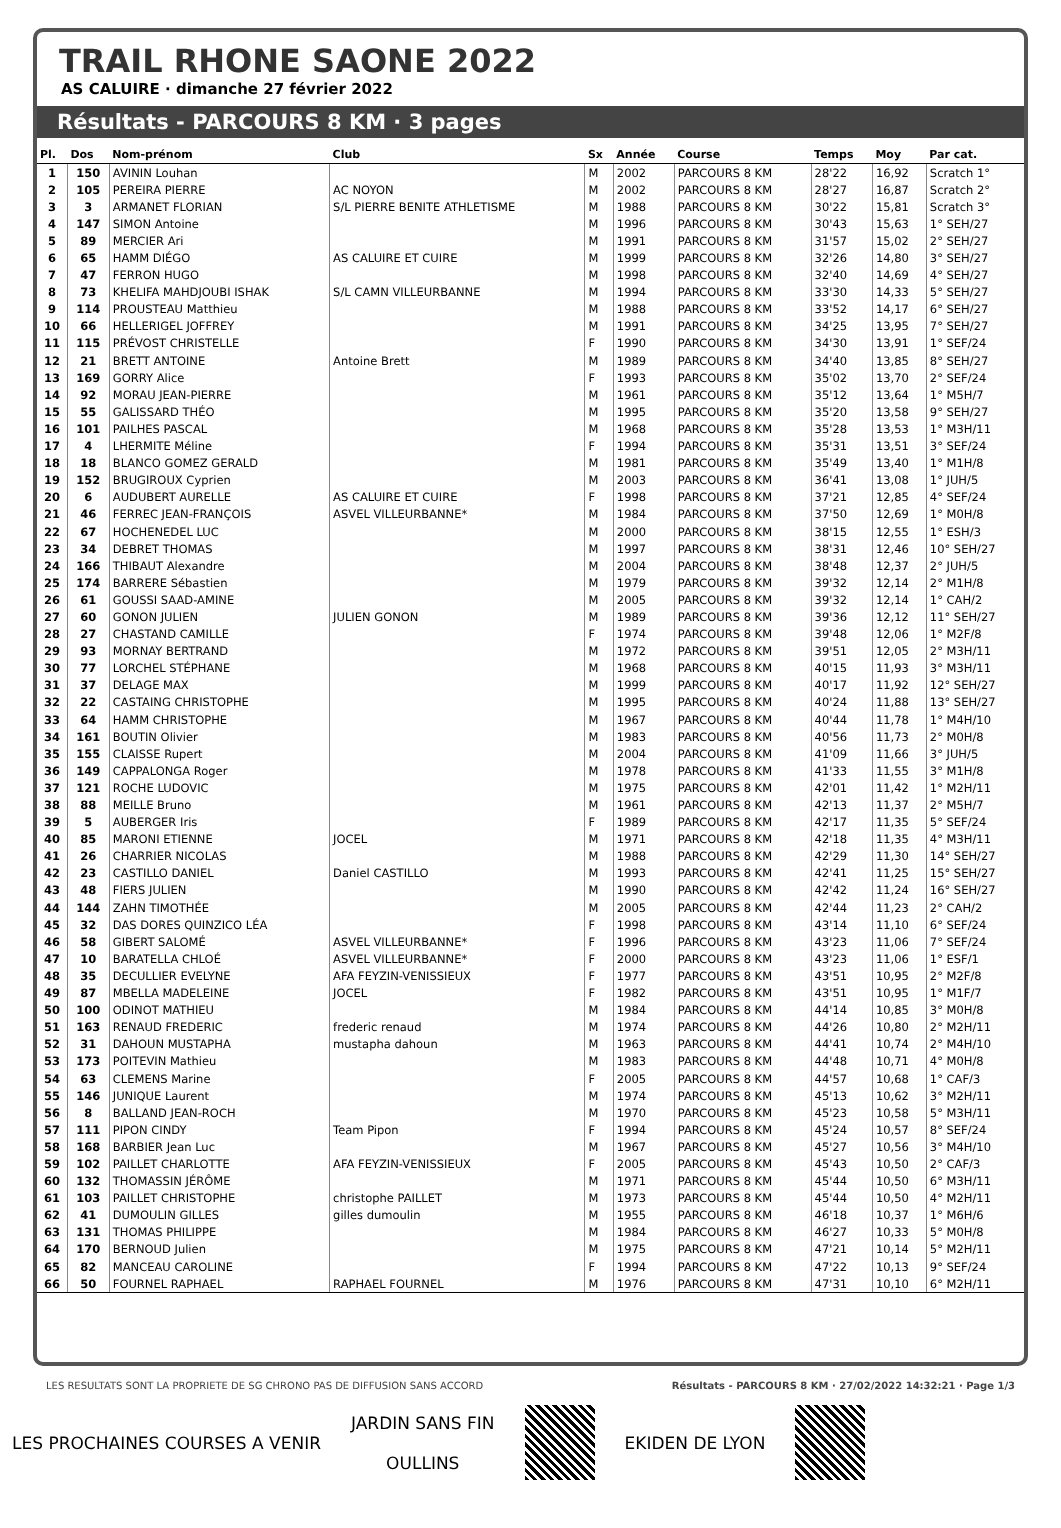TRAIL RHONE SAONE 2022
AS CALUIRE · dimanche 27 février 2022
Résultats - PARCOURS 8 KM · 3 pages
| Pl. | Dos | Nom-prénom | Club | Sx | Année | Course | Temps | Moy | Par cat. |
| --- | --- | --- | --- | --- | --- | --- | --- | --- | --- |
| 1 | 150 | AVININ Louhan | | M | 2002 | PARCOURS 8 KM | 28'22 | 16,92 | Scratch 1° |
| 2 | 105 | PEREIRA PIERRE | AC NOYON | M | 2002 | PARCOURS 8 KM | 28'27 | 16,87 | Scratch 2° |
| 3 | 3 | ARMANET FLORIAN | S/L PIERRE BENITE ATHLETISME | M | 1988 | PARCOURS 8 KM | 30'22 | 15,81 | Scratch 3° |
| 4 | 147 | SIMON Antoine | | M | 1996 | PARCOURS 8 KM | 30'43 | 15,63 | 1° SEH/27 |
| 5 | 89 | MERCIER Ari | | M | 1991 | PARCOURS 8 KM | 31'57 | 15,02 | 2° SEH/27 |
| 6 | 65 | HAMM DIÉGO | AS CALUIRE ET CUIRE | M | 1999 | PARCOURS 8 KM | 32'26 | 14,80 | 3° SEH/27 |
| 7 | 47 | FERRON HUGO | | M | 1998 | PARCOURS 8 KM | 32'40 | 14,69 | 4° SEH/27 |
| 8 | 73 | KHELIFA MAHDJOUBI ISHAK | S/L CAMN VILLEURBANNE | M | 1994 | PARCOURS 8 KM | 33'30 | 14,33 | 5° SEH/27 |
| 9 | 114 | PROUSTEAU Matthieu | | M | 1988 | PARCOURS 8 KM | 33'52 | 14,17 | 6° SEH/27 |
| 10 | 66 | HELLERIGEL JOFFREY | | M | 1991 | PARCOURS 8 KM | 34'25 | 13,95 | 7° SEH/27 |
| 11 | 115 | PRÉVOST CHRISTELLE | | F | 1990 | PARCOURS 8 KM | 34'30 | 13,91 | 1° SEF/24 |
| 12 | 21 | BRETT ANTOINE | Antoine Brett | M | 1989 | PARCOURS 8 KM | 34'40 | 13,85 | 8° SEH/27 |
| 13 | 169 | GORRY Alice | | F | 1993 | PARCOURS 8 KM | 35'02 | 13,70 | 2° SEF/24 |
| 14 | 92 | MORAU JEAN-PIERRE | | M | 1961 | PARCOURS 8 KM | 35'12 | 13,64 | 1° M5H/7 |
| 15 | 55 | GALISSARD THÉO | | M | 1995 | PARCOURS 8 KM | 35'20 | 13,58 | 9° SEH/27 |
| 16 | 101 | PAILHES PASCAL | | M | 1968 | PARCOURS 8 KM | 35'28 | 13,53 | 1° M3H/11 |
| 17 | 4 | LHERMITE Méline | | F | 1994 | PARCOURS 8 KM | 35'31 | 13,51 | 3° SEF/24 |
| 18 | 18 | BLANCO GOMEZ GERALD | | M | 1981 | PARCOURS 8 KM | 35'49 | 13,40 | 1° M1H/8 |
| 19 | 152 | BRUGIROUX Cyprien | | M | 2003 | PARCOURS 8 KM | 36'41 | 13,08 | 1° JUH/5 |
| 20 | 6 | AUDUBERT AURELLE | AS CALUIRE ET CUIRE | F | 1998 | PARCOURS 8 KM | 37'21 | 12,85 | 4° SEF/24 |
| 21 | 46 | FERREC JEAN-FRANÇOIS | ASVEL VILLEURBANNE* | M | 1984 | PARCOURS 8 KM | 37'50 | 12,69 | 1° M0H/8 |
| 22 | 67 | HOCHENEDEL LUC | | M | 2000 | PARCOURS 8 KM | 38'15 | 12,55 | 1° ESH/3 |
| 23 | 34 | DEBRET THOMAS | | M | 1997 | PARCOURS 8 KM | 38'31 | 12,46 | 10° SEH/27 |
| 24 | 166 | THIBAUT Alexandre | | M | 2004 | PARCOURS 8 KM | 38'48 | 12,37 | 2° JUH/5 |
| 25 | 174 | BARRERE Sébastien | | M | 1979 | PARCOURS 8 KM | 39'32 | 12,14 | 2° M1H/8 |
| 26 | 61 | GOUSSI SAAD-AMINE | | M | 2005 | PARCOURS 8 KM | 39'32 | 12,14 | 1° CAH/2 |
| 27 | 60 | GONON JULIEN | JULIEN GONON | M | 1989 | PARCOURS 8 KM | 39'36 | 12,12 | 11° SEH/27 |
| 28 | 27 | CHASTAND CAMILLE | | F | 1974 | PARCOURS 8 KM | 39'48 | 12,06 | 1° M2F/8 |
| 29 | 93 | MORNAY BERTRAND | | M | 1972 | PARCOURS 8 KM | 39'51 | 12,05 | 2° M3H/11 |
| 30 | 77 | LORCHEL STÉPHANE | | M | 1968 | PARCOURS 8 KM | 40'15 | 11,93 | 3° M3H/11 |
| 31 | 37 | DELAGE MAX | | M | 1999 | PARCOURS 8 KM | 40'17 | 11,92 | 12° SEH/27 |
| 32 | 22 | CASTAING CHRISTOPHE | | M | 1995 | PARCOURS 8 KM | 40'24 | 11,88 | 13° SEH/27 |
| 33 | 64 | HAMM CHRISTOPHE | | M | 1967 | PARCOURS 8 KM | 40'44 | 11,78 | 1° M4H/10 |
| 34 | 161 | BOUTIN Olivier | | M | 1983 | PARCOURS 8 KM | 40'56 | 11,73 | 2° M0H/8 |
| 35 | 155 | CLAISSE Rupert | | M | 2004 | PARCOURS 8 KM | 41'09 | 11,66 | 3° JUH/5 |
| 36 | 149 | CAPPALONGA Roger | | M | 1978 | PARCOURS 8 KM | 41'33 | 11,55 | 3° M1H/8 |
| 37 | 121 | ROCHE LUDOVIC | | M | 1975 | PARCOURS 8 KM | 42'01 | 11,42 | 1° M2H/11 |
| 38 | 88 | MEILLE Bruno | | M | 1961 | PARCOURS 8 KM | 42'13 | 11,37 | 2° M5H/7 |
| 39 | 5 | AUBERGER Iris | | F | 1989 | PARCOURS 8 KM | 42'17 | 11,35 | 5° SEF/24 |
| 40 | 85 | MARONI ETIENNE | JOCEL | M | 1971 | PARCOURS 8 KM | 42'18 | 11,35 | 4° M3H/11 |
| 41 | 26 | CHARRIER NICOLAS | | M | 1988 | PARCOURS 8 KM | 42'29 | 11,30 | 14° SEH/27 |
| 42 | 23 | CASTILLO DANIEL | Daniel CASTILLO | M | 1993 | PARCOURS 8 KM | 42'41 | 11,25 | 15° SEH/27 |
| 43 | 48 | FIERS JULIEN | | M | 1990 | PARCOURS 8 KM | 42'42 | 11,24 | 16° SEH/27 |
| 44 | 144 | ZAHN TIMOTHÉE | | M | 2005 | PARCOURS 8 KM | 42'44 | 11,23 | 2° CAH/2 |
| 45 | 32 | DAS DORES QUINZICO LÉA | | F | 1998 | PARCOURS 8 KM | 43'14 | 11,10 | 6° SEF/24 |
| 46 | 58 | GIBERT SALOMÉ | ASVEL VILLEURBANNE* | F | 1996 | PARCOURS 8 KM | 43'23 | 11,06 | 7° SEF/24 |
| 47 | 10 | BARATELLA CHLOÉ | ASVEL VILLEURBANNE* | F | 2000 | PARCOURS 8 KM | 43'23 | 11,06 | 1° ESF/1 |
| 48 | 35 | DECULLIER EVELYNE | AFA FEYZIN-VENISSIEUX | F | 1977 | PARCOURS 8 KM | 43'51 | 10,95 | 2° M2F/8 |
| 49 | 87 | MBELLA MADELEINE | JOCEL | F | 1982 | PARCOURS 8 KM | 43'51 | 10,95 | 1° M1F/7 |
| 50 | 100 | ODINOT MATHIEU | | M | 1984 | PARCOURS 8 KM | 44'14 | 10,85 | 3° M0H/8 |
| 51 | 163 | RENAUD FREDERIC | frederic renaud | M | 1974 | PARCOURS 8 KM | 44'26 | 10,80 | 2° M2H/11 |
| 52 | 31 | DAHOUN MUSTAPHA | mustapha dahoun | M | 1963 | PARCOURS 8 KM | 44'41 | 10,74 | 2° M4H/10 |
| 53 | 173 | POITEVIN Mathieu | | M | 1983 | PARCOURS 8 KM | 44'48 | 10,71 | 4° M0H/8 |
| 54 | 63 | CLEMENS Marine | | F | 2005 | PARCOURS 8 KM | 44'57 | 10,68 | 1° CAF/3 |
| 55 | 146 | JUNIQUE Laurent | | M | 1974 | PARCOURS 8 KM | 45'13 | 10,62 | 3° M2H/11 |
| 56 | 8 | BALLAND JEAN-ROCH | | M | 1970 | PARCOURS 8 KM | 45'23 | 10,58 | 5° M3H/11 |
| 57 | 111 | PIPON CINDY | Team Pipon | F | 1994 | PARCOURS 8 KM | 45'24 | 10,57 | 8° SEF/24 |
| 58 | 168 | BARBIER Jean Luc | | M | 1967 | PARCOURS 8 KM | 45'27 | 10,56 | 3° M4H/10 |
| 59 | 102 | PAILLET CHARLOTTE | AFA FEYZIN-VENISSIEUX | F | 2005 | PARCOURS 8 KM | 45'43 | 10,50 | 2° CAF/3 |
| 60 | 132 | THOMASSIN JÉRÔME | | M | 1971 | PARCOURS 8 KM | 45'44 | 10,50 | 6° M3H/11 |
| 61 | 103 | PAILLET CHRISTOPHE | christophe PAILLET | M | 1973 | PARCOURS 8 KM | 45'44 | 10,50 | 4° M2H/11 |
| 62 | 41 | DUMOULIN GILLES | gilles dumoulin | M | 1955 | PARCOURS 8 KM | 46'18 | 10,37 | 1° M6H/6 |
| 63 | 131 | THOMAS PHILIPPE | | M | 1984 | PARCOURS 8 KM | 46'27 | 10,33 | 5° M0H/8 |
| 64 | 170 | BERNOUD Julien | | M | 1975 | PARCOURS 8 KM | 47'21 | 10,14 | 5° M2H/11 |
| 65 | 82 | MANCEAU CAROLINE | | F | 1994 | PARCOURS 8 KM | 47'22 | 10,13 | 9° SEF/24 |
| 66 | 50 | FOURNEL RAPHAEL | RAPHAEL FOURNEL | M | 1976 | PARCOURS 8 KM | 47'31 | 10,10 | 6° M2H/11 |
LES RESULTATS SONT LA PROPRIETE DE SG CHRONO PAS DE DIFFUSION SANS ACCORD Résultats - PARCOURS 8 KM · 27/02/2022 14:32:21 · Page 1/3
LES PROCHAINES COURSES A VENIR JARDIN SANS FIN
OULLINS
EKIDEN DE LYON